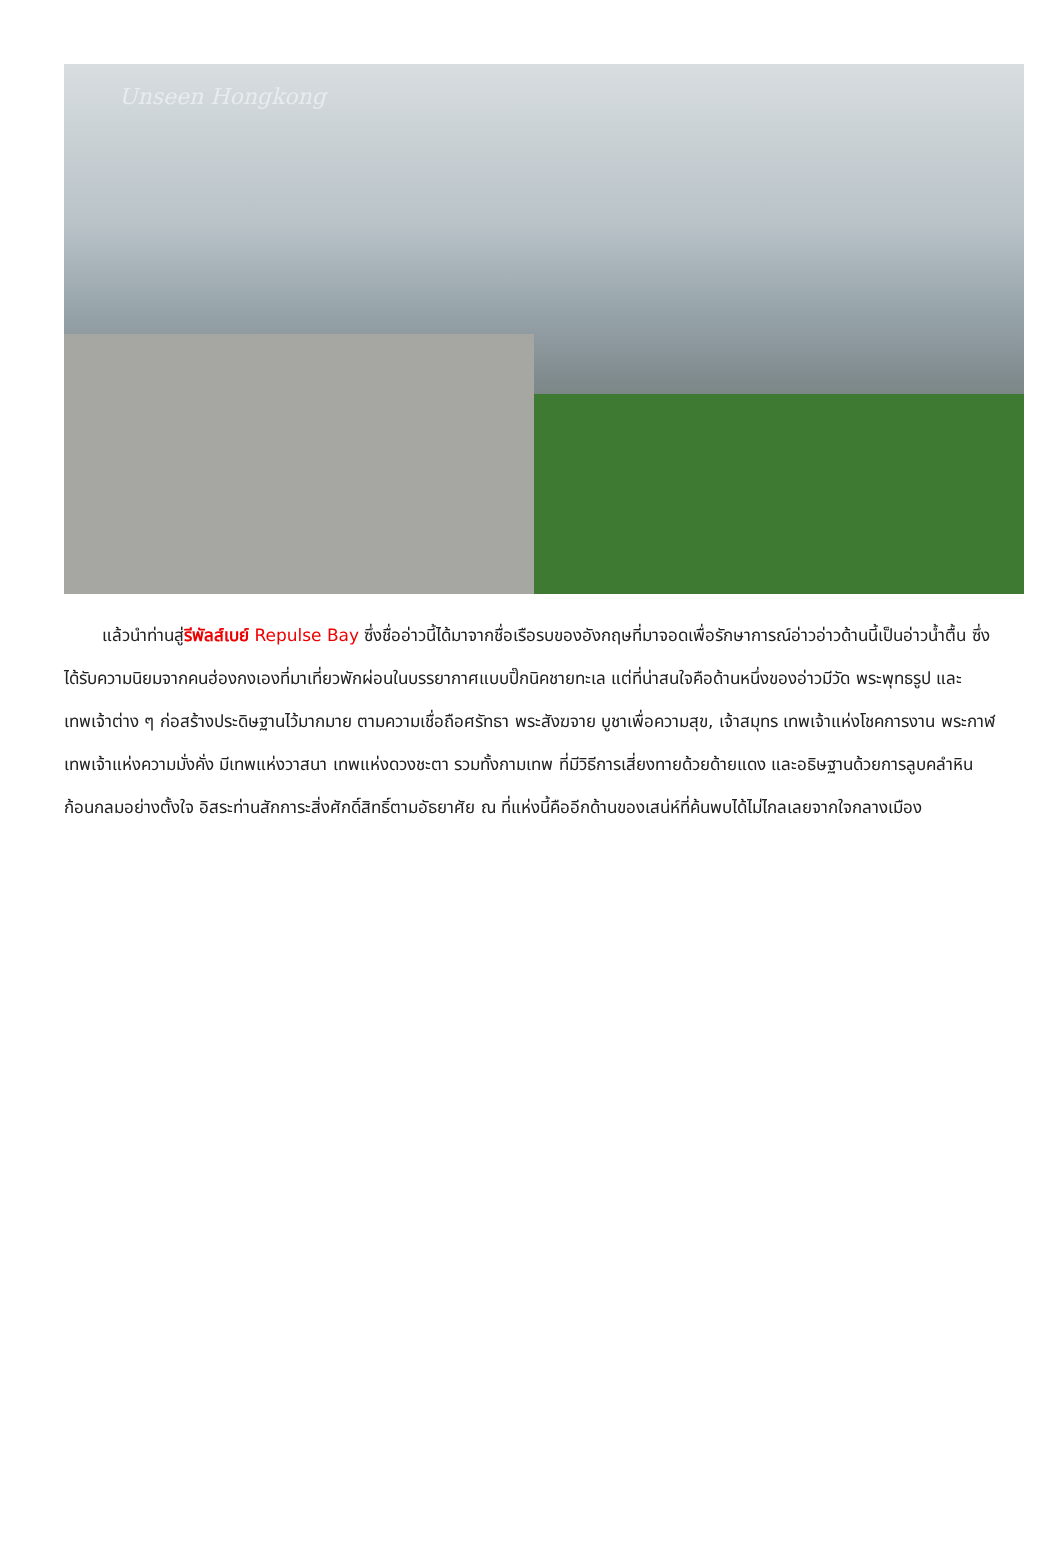Unseen Hongkong
แล้วนำท่านสู่รีพัลส์เบย์ Repulse Bay ซึ่งชื่ออ่าวนี้ได้มาจากชื่อเรือรบของอังกฤษที่มาจอดเพื่อรักษาการณ์อ่าวอ่าวด้านนี้เป็นอ่าวน้ำตื้น ซึ่งได้รับความนิยมจากคนฮ่องกงเองที่มาเที่ยวพักผ่อนในบรรยากาศแบบปิ๊กนิคชายทะเล แต่ที่น่าสนใจคือด้านหนึ่งของอ่าวมีวัด พระพุทธรูป และเทพเจ้าต่าง ๆ ก่อสร้างประดิษฐานไว้มากมาย ตามความเชื่อถือศรัทธา พระสังฆจาย บูชาเพื่อความสุข, เจ้าสมุทร เทพเจ้าแห่งโชคการงาน พระกาฬเทพเจ้าแห่งความมั่งคั่ง มีเทพแห่งวาสนา เทพแห่งดวงชะตา รวมทั้งกามเทพ ที่มีวิธีการเสี่ยงทายด้วยด้ายแดง และอธิษฐานด้วยการลูบคลำหินก้อนกลมอย่างตั้งใจ อิสระท่านสักการะสิ่งศักดิ์สิทธิ์ตามอัธยาศัย ณ ที่แห่งนี้คืออีกด้านของเสน่ห์ที่ค้นพบได้ไม่ไกลเลยจากใจกลางเมือง